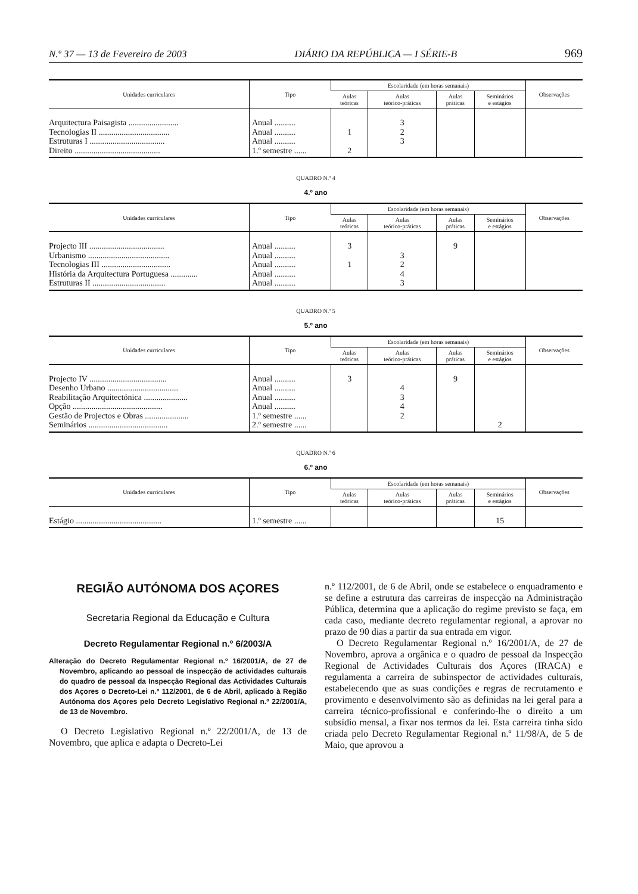N.º 37 — 13 de Fevereiro de 2003 DIÁRIO DA REPÚBLICA — I SÉRIE-B 969
| Unidades curriculares | Tipo | Escolaridade (em horas semanais) | | | | Observações |
| --- | --- | --- | --- | --- | --- | --- |
| | | Aulas teóricas | Aulas teórico-práticas | Aulas práticas | Seminários e estágios | |
| Arquitectura Paisagista ........................ | Anual .......... | | 3 | | | |
| Tecnologias II .................................. | Anual .......... | 1 | 2 | | | |
| Estruturas I .................................... | Anual .......... | | 3 | | | |
| Direito ......................................... | 1.º semestre ...... | 2 | | | | |
QUADRO N.º 4
4.º ano
| Unidades curriculares | Tipo | Escolaridade (em horas semanais) | | | | Observações |
| --- | --- | --- | --- | --- | --- | --- |
| | | Aulas teóricas | Aulas teórico-práticas | Aulas práticas | Seminários e estágios | |
| Projecto III .................................... | Anual .......... | 3 | | 9 | | |
| Urbanismo ....................................... | Anual .......... | | 3 | | | |
| Tecnologias III ................................. | Anual .......... | 1 | 2 | | | |
| História da Arquitectura Portuguesa ............. | Anual .......... | | 4 | | | |
| Estruturas II ................................... | Anual .......... | | 3 | | | |
QUADRO N.º 5
5.º ano
| Unidades curriculares | Tipo | Escolaridade (em horas semanais) | | | | Observações |
| --- | --- | --- | --- | --- | --- | --- |
| | | Aulas teóricas | Aulas teórico-práticas | Aulas práticas | Seminários e estágios | |
| Projecto IV ..................................... | Anual .......... | 3 | | 9 | | |
| Desenho Urbano .................................. | Anual .......... | | 4 | | | |
| Reabilitação Arquitectónica ..................... | Anual .......... | | 3 | | | |
| Opção ........................................... | Anual .......... | | 4 | | | |
| Gestão de Projectos e Obras ..................... | 1.º semestre ...... | | 2 | | | |
| Seminários ...................................... | 2.º semestre ...... | | | | 2 | |
QUADRO N.º 6
6.º ano
| Unidades curriculares | Tipo | Escolaridade (em horas semanais) | | | | Observações |
| --- | --- | --- | --- | --- | --- | --- |
| | | Aulas teóricas | Aulas teórico-práticas | Aulas práticas | Seminários e estágios | |
| Estágio ......................................... | 1.º semestre ...... | | | | 15 | |
REGIÃO AUTÓNOMA DOS AÇORES
Secretaria Regional da Educação e Cultura
Decreto Regulamentar Regional n.º 6/2003/A
Alteração do Decreto Regulamentar Regional n.º 16/2001/A, de 27 de Novembro, aplicando ao pessoal de inspecção de actividades culturais do quadro de pessoal da Inspecção Regional das Actividades Culturais dos Açores o Decreto-Lei n.º 112/2001, de 6 de Abril, aplicado à Região Autónoma dos Açores pelo Decreto Legislativo Regional n.º 22/2001/A, de 13 de Novembro.
O Decreto Legislativo Regional n.º 22/2001/A, de 13 de Novembro, que aplica e adapta o Decreto-Lei
n.º 112/2001, de 6 de Abril, onde se estabelece o enquadramento e se define a estrutura das carreiras de inspecção na Administração Pública, determina que a aplicação do regime previsto se faça, em cada caso, mediante decreto regulamentar regional, a aprovar no prazo de 90 dias a partir da sua entrada em vigor.
O Decreto Regulamentar Regional n.º 16/2001/A, de 27 de Novembro, aprova a orgânica e o quadro de pessoal da Inspecção Regional de Actividades Culturais dos Açores (IRACA) e regulamenta a carreira de subinspector de actividades culturais, estabelecendo que as suas condições e regras de recrutamento e provimento e desenvolvimento são as definidas na lei geral para a carreira técnico-profissional e conferindo-lhe o direito a um subsídio mensal, a fixar nos termos da lei. Esta carreira tinha sido criada pelo Decreto Regulamentar Regional n.º 11/98/A, de 5 de Maio, que aprovou a